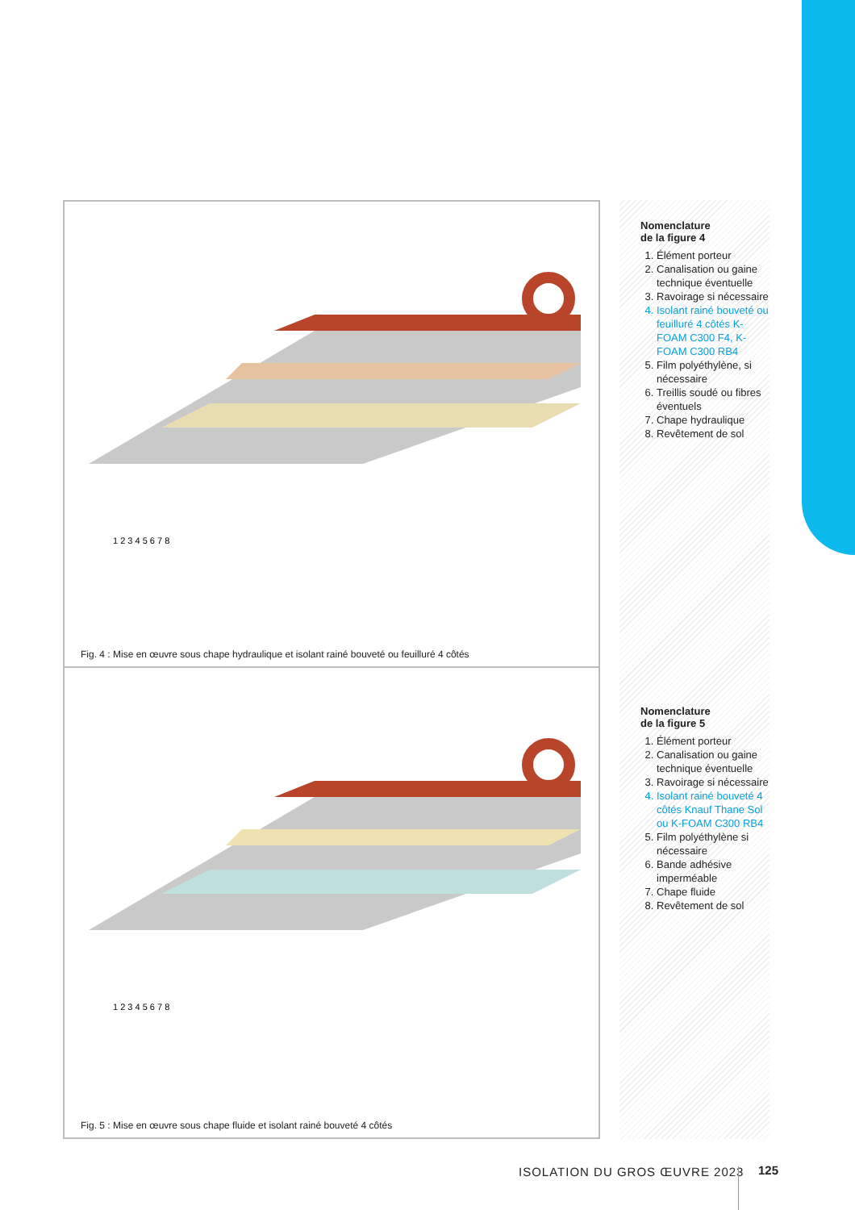1 2 3 4 5 6 7 8
Fig. 4 : Mise en œuvre sous chape hydraulique et isolant rainé bouveté ou feuilluré 4 côtés
1 2 3 4 5 6 7 8
Fig. 5 : Mise en œuvre sous chape fluide et isolant rainé bouveté 4 côtés
Nomenclature
de la figure 4
1. Élément porteur
2. Canalisation ou gaine technique éventuelle
3. Ravoirage si nécessaire
4. Isolant rainé bouveté ou feuilluré 4 côtés K-FOAM C300 F4, K-FOAM C300 RB4
5. Film polyéthylène, si nécessaire
6. Treillis soudé ou fibres éventuels
7. Chape hydraulique
8. Revêtement de sol
Nomenclature
de la figure 5
1. Élément porteur
2. Canalisation ou gaine technique éventuelle
3. Ravoirage si nécessaire
4. Isolant rainé bouveté 4 côtés Knauf Thane Sol ou K-FOAM C300 RB4
5. Film polyéthylène si nécessaire
6. Bande adhésive imperméable
7. Chape fluide
8. Revêtement de sol
ISOLATION DU GROS ŒUVRE 2023 125